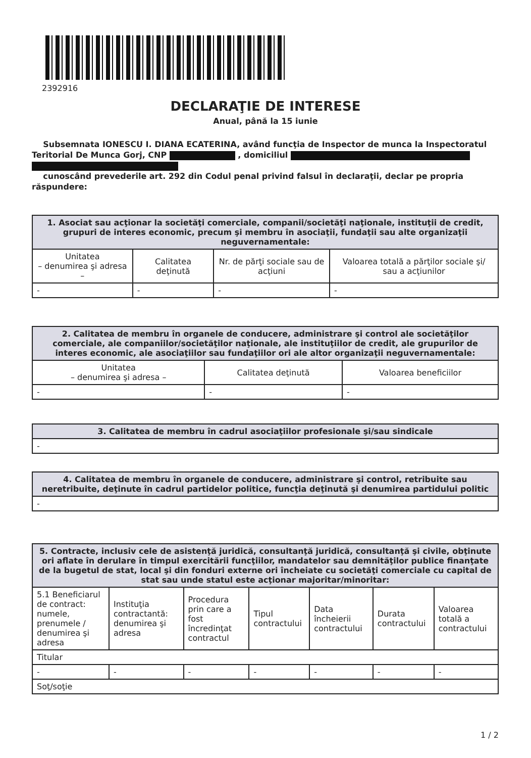2392916
DECLARAŢIE DE INTERESE
Anual, până la 15 iunie
Subsemnata IONESCU I. DIANA ECATERINA, având funcţia de Inspector de munca la Inspectoratul Teritorial De Munca Gorj, CNP , domiciliul
cunoscând prevederile art. 292 din Codul penal privind falsul în declaraţii, declar pe propria răspundere:
| 1. Asociat sau acţionar la societăţi comerciale, companii/societăţi naţionale, instituţii de credit, grupuri de interes economic, precum şi membru în asociaţii, fundaţii sau alte organizaţii neguvernamentale: | | | |
| --- | --- | --- | --- |
| Unitatea – denumirea şi adresa – | Calitatea deţinută | Nr. de părţi sociale sau de acţiuni | Valoarea totală a părţilor sociale şi/ sau a acţiunilor |
| - | - | - | - |
| 2. Calitatea de membru în organele de conducere, administrare şi control ale societăţilor comerciale, ale companiilor/societăţilor naţionale, ale instituţiilor de credit, ale grupurilor de interes economic, ale asociaţiilor sau fundaţiilor ori ale altor organizaţii neguvernamentale: | | |
| --- | --- | --- |
| Unitatea – denumirea şi adresa – | Calitatea deţinută | Valoarea beneficiilor |
| - | - | - |
| 3. Calitatea de membru în cadrul asociaţiilor profesionale şi/sau sindicale |
| --- |
| - |
| 4. Calitatea de membru în organele de conducere, administrare şi control, retribuite sau neretribuite, deţinute în cadrul partidelor politice, funcţia deţinută şi denumirea partidului politic |
| --- |
| - |
| 5. Contracte, inclusiv cele de asistenţă juridică, consultanţă juridică, consultanţă şi civile, obţinute ori aflate în derulare în timpul exercitării funcţiilor, mandatelor sau demnităţilor publice finanţate de la bugetul de stat, local şi din fonduri externe ori încheiate cu societăţi comerciale cu capital de stat sau unde statul este acţionar majoritar/minoritar: | | | | | | |
| --- | --- | --- | --- | --- | --- | --- |
| 5.1 Beneficiarul de contract: numele, prenumele / denumirea şi adresa | Instituţia contractantă: denumirea şi adresa | Procedura prin care a fost încredinţat contractul | Tipul contractului | Data încheierii contractului | Durata contractului | Valoarea totală a contractului |
| Titular | | | | | | |
| - | - | - | - | - | - | - |
| Soţ/soţie | | | | | | |
1 / 2